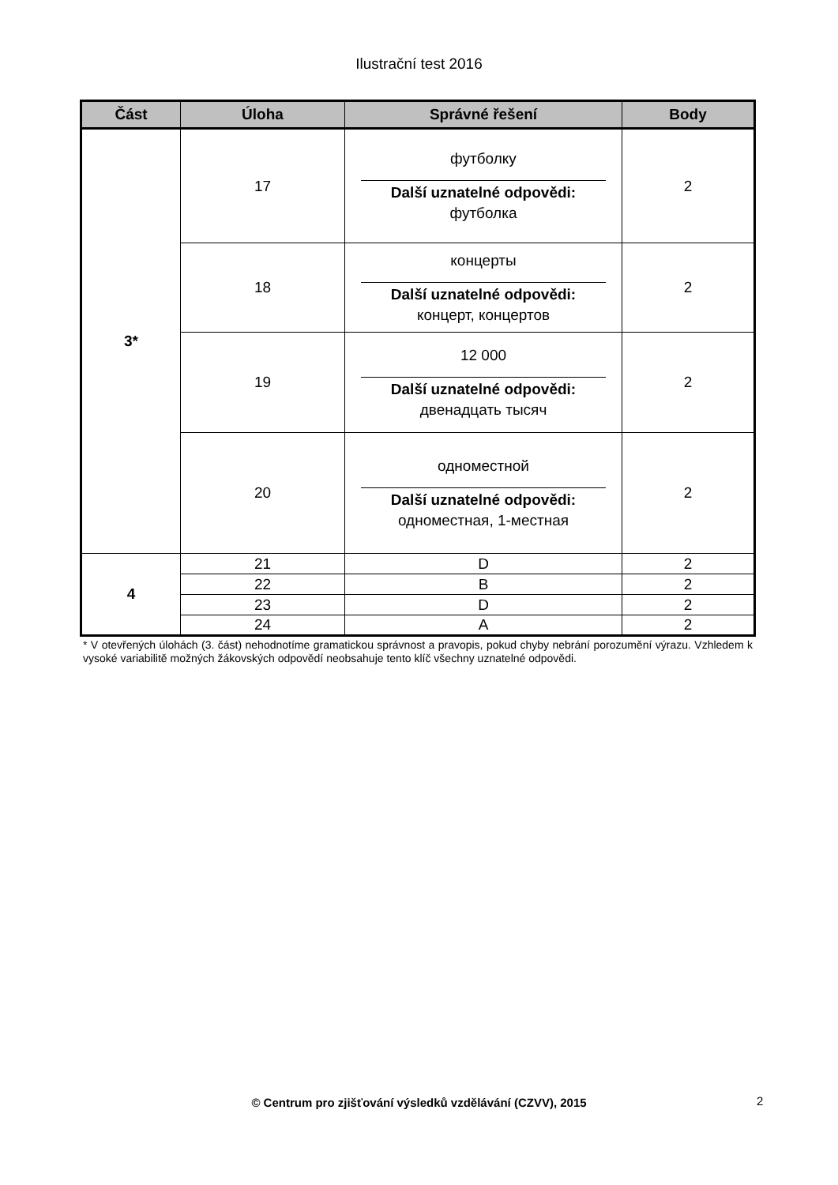Ilustrační test 2016
| Část | Úloha | Správné řešení | Body |
| --- | --- | --- | --- |
| 3* | 17 | футболку Další uznatelné odpovědi: футболка | 2 |
| | 18 | концерты Další uznatelné odpovědi: концерт, концертов | 2 |
| | 19 | 12 000 Další uznatelné odpovědi: двенадцать тысяч | 2 |
| | 20 | одноместной Další uznatelné odpovědi: одноместная, 1-местная | 2 |
| 4 | 21 | D | 2 |
| | 22 | B | 2 |
| | 23 | D | 2 |
| | 24 | A | 2 |
* V otevřených úlohách (3. část) nehodnotíme gramatickou správnost a pravopis, pokud chyby nebrání porozumění výrazu. Vzhledem k vysoké variabilitě možných žákovských odpovědí neobsahuje tento klíč všechny uznatelné odpovědi.
© Centrum pro zjišťování výsledků vzdělávání (CZVV), 2015 2